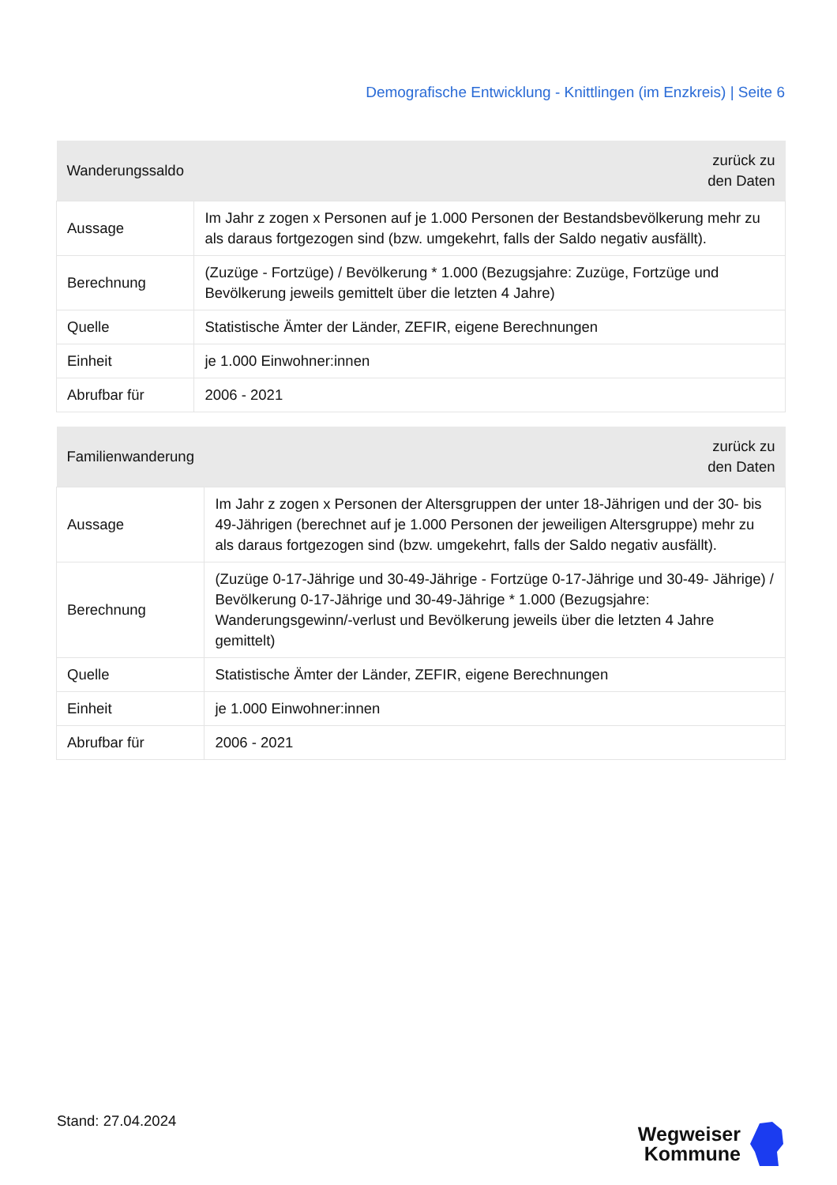Demografische Entwicklung - Knittlingen (im Enzkreis) | Seite 6
| Wanderungssaldo | zurück zu den Daten |
| --- | --- |
| Aussage | Im Jahr z zogen x Personen auf je 1.000 Personen der Bestandsbevölkerung mehr zu als daraus fortgezogen sind (bzw. umgekehrt, falls der Saldo negativ ausfällt). |
| Berechnung | (Zuzüge - Fortzüge) / Bevölkerung * 1.000 (Bezugsjahre: Zuzüge, Fortzüge und Bevölkerung jeweils gemittelt über die letzten 4 Jahre) |
| Quelle | Statistische Ämter der Länder, ZEFIR, eigene Berechnungen |
| Einheit | je 1.000 Einwohner:innen |
| Abrufbar für | 2006 - 2021 |
| Familienwanderung | zurück zu den Daten |
| --- | --- |
| Aussage | Im Jahr z zogen x Personen der Altersgruppen der unter 18-Jährigen und der 30- bis 49-Jährigen (berechnet auf je 1.000 Personen der jeweiligen Altersgruppe) mehr zu als daraus fortgezogen sind (bzw. umgekehrt, falls der Saldo negativ ausfällt). |
| Berechnung | (Zuzüge 0-17-Jährige und 30-49-Jährige - Fortzüge 0-17-Jährige und 30-49- Jährige) / Bevölkerung 0-17-Jährige und 30-49-Jährige * 1.000 (Bezugsjahre: Wanderungsgewinn/-verlust und Bevölkerung jeweils über die letzten 4 Jahre gemittelt) |
| Quelle | Statistische Ämter der Länder, ZEFIR, eigene Berechnungen |
| Einheit | je 1.000 Einwohner:innen |
| Abrufbar für | 2006 - 2021 |
Stand: 27.04.2024
Wegweiser
Kommune